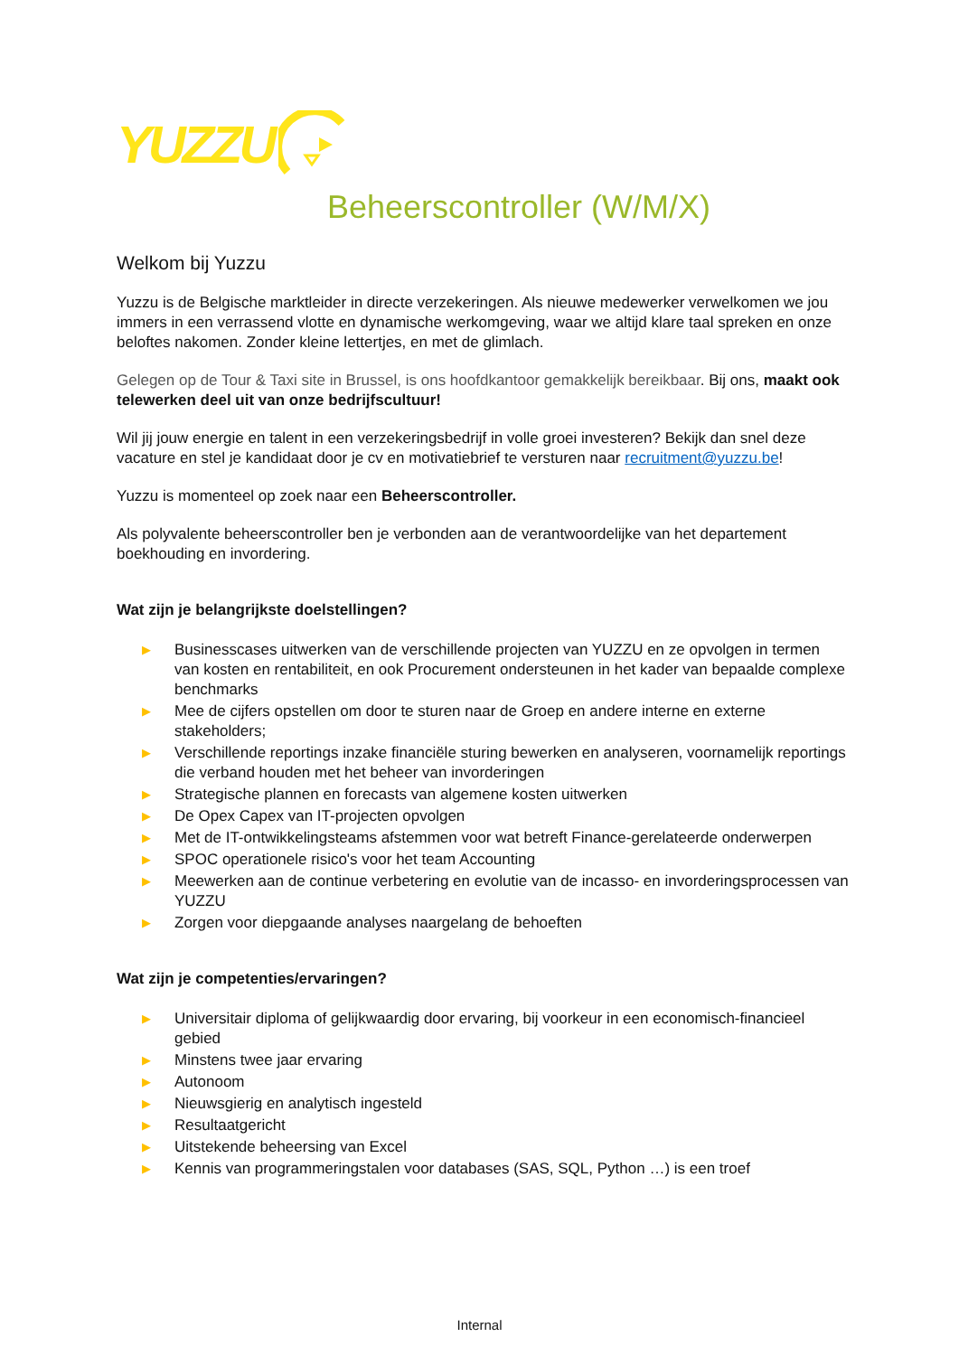YUZZU
Beheerscontroller (W/M/X)
Welkom bij Yuzzu
Yuzzu is de Belgische marktleider in directe verzekeringen. Als nieuwe medewerker verwelkomen we jou immers in een verrassend vlotte en dynamische werkomgeving, waar we altijd klare taal spreken en onze beloftes nakomen. Zonder kleine lettertjes, en met de glimlach.
Gelegen op de Tour & Taxi site in Brussel, is ons hoofdkantoor gemakkelijk bereikbaar. Bij ons, maakt ook telewerken deel uit van onze bedrijfscultuur!
Wil jij jouw energie en talent in een verzekeringsbedrijf in volle groei investeren? Bekijk dan snel deze vacature en stel je kandidaat door je cv en motivatiebrief te versturen naar recruitment@yuzzu.be!
Yuzzu is momenteel op zoek naar een Beheerscontroller.
Als polyvalente beheerscontroller ben je verbonden aan de verantwoordelijke van het departement boekhouding en invordering.
Wat zijn je belangrijkste doelstellingen?
▶ Businesscases uitwerken van de verschillende projecten van YUZZU en ze opvolgen in termen van kosten en rentabiliteit, en ook Procurement ondersteunen in het kader van bepaalde complexe benchmarks
▶ Mee de cijfers opstellen om door te sturen naar de Groep en andere interne en externe stakeholders;
▶ Verschillende reportings inzake financiële sturing bewerken en analyseren, voornamelijk reportings die verband houden met het beheer van invorderingen
▶ Strategische plannen en forecasts van algemene kosten uitwerken
▶ De Opex Capex van IT-projecten opvolgen
▶ Met de IT-ontwikkelingsteams afstemmen voor wat betreft Finance-gerelateerde onderwerpen
▶ SPOC operationele risico's voor het team Accounting
▶ Meewerken aan de continue verbetering en evolutie van de incasso- en invorderingsprocessen van YUZZU
▶ Zorgen voor diepgaande analyses naargelang de behoeften
Wat zijn je competenties/ervaringen?
▶ Universitair diploma of gelijkwaardig door ervaring, bij voorkeur in een economisch-financieel gebied
▶ Minstens twee jaar ervaring
▶ Autonoom
▶ Nieuwsgierig en analytisch ingesteld
▶ Resultaatgericht
▶ Uitstekende beheersing van Excel
▶ Kennis van programmeringstalen voor databases (SAS, SQL, Python …) is een troef
Internal